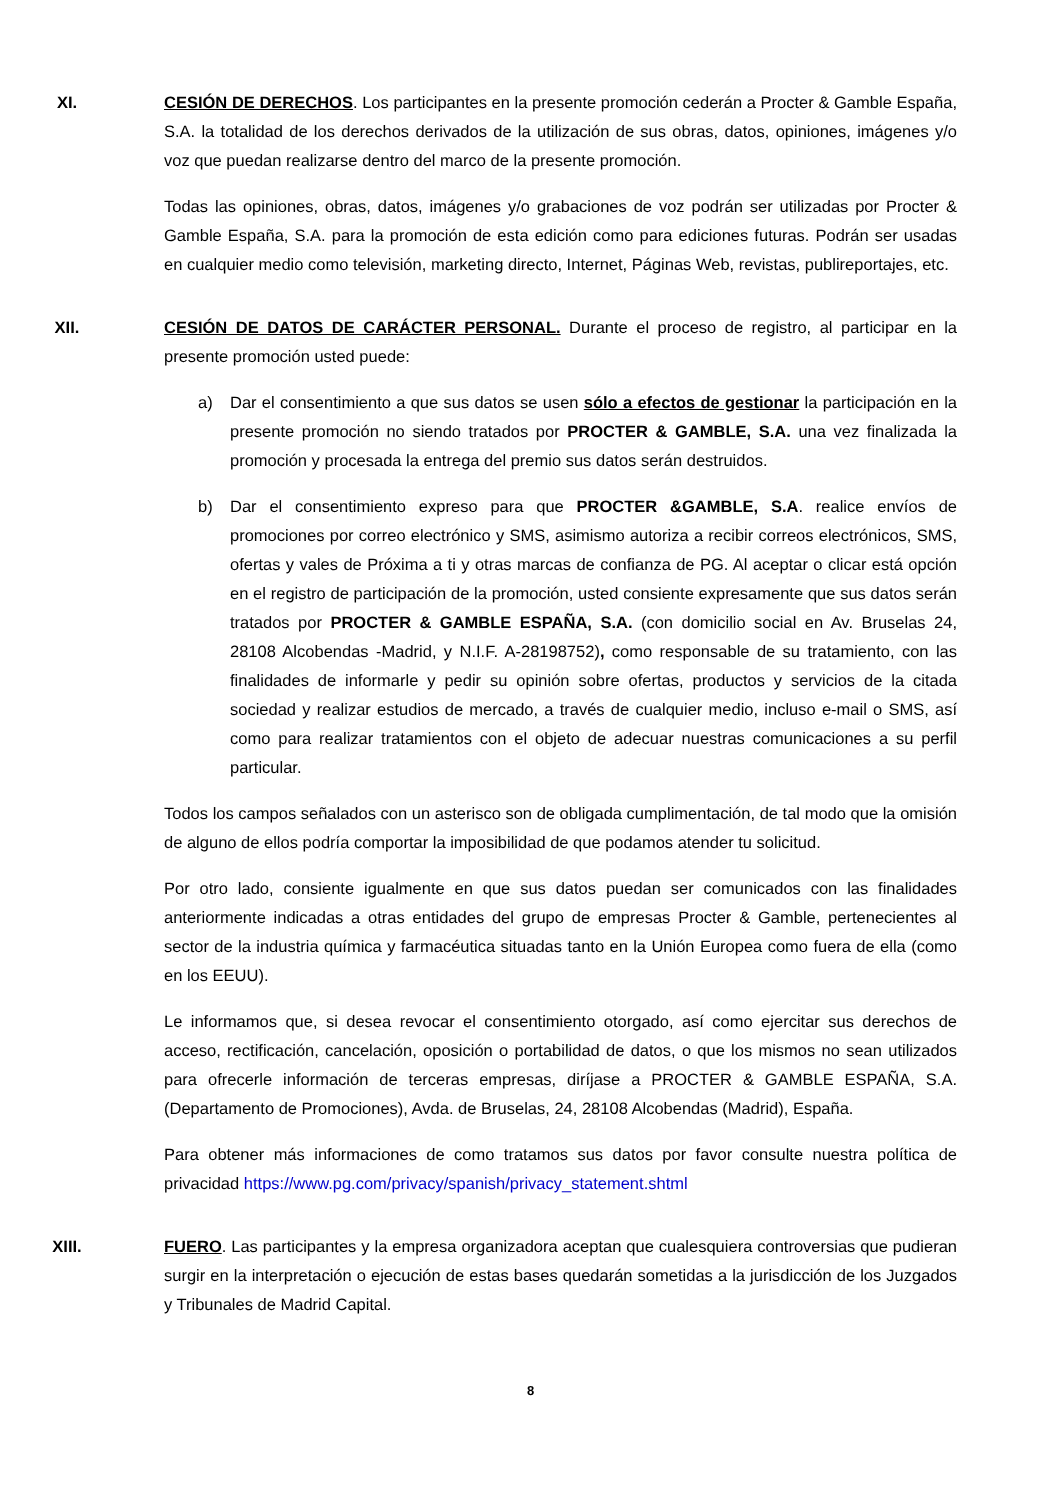XI. CESIÓN DE DERECHOS. Los participantes en la presente promoción cederán a Procter & Gamble España, S.A. la totalidad de los derechos derivados de la utilización de sus obras, datos, opiniones, imágenes y/o voz que puedan realizarse dentro del marco de la presente promoción.
Todas las opiniones, obras, datos, imágenes y/o grabaciones de voz podrán ser utilizadas por Procter & Gamble España, S.A. para la promoción de esta edición como para ediciones futuras. Podrán ser usadas en cualquier medio como televisión, marketing directo, Internet, Páginas Web, revistas, publireportajes, etc.
XII. CESIÓN DE DATOS DE CARÁCTER PERSONAL. Durante el proceso de registro, al participar en la presente promoción usted puede:
a) Dar el consentimiento a que sus datos se usen sólo a efectos de gestionar la participación en la presente promoción no siendo tratados por PROCTER & GAMBLE, S.A. una vez finalizada la promoción y procesada la entrega del premio sus datos serán destruidos.
b) Dar el consentimiento expreso para que PROCTER &GAMBLE, S.A. realice envíos de promociones por correo electrónico y SMS, asimismo autoriza a recibir correos electrónicos, SMS, ofertas y vales de Próxima a ti y otras marcas de confianza de PG. Al aceptar o clicar está opción en el registro de participación de la promoción, usted consiente expresamente que sus datos serán tratados por PROCTER & GAMBLE ESPAÑA, S.A. (con domicilio social en Av. Bruselas 24, 28108 Alcobendas -Madrid, y N.I.F. A-28198752), como responsable de su tratamiento, con las finalidades de informarle y pedir su opinión sobre ofertas, productos y servicios de la citada sociedad y realizar estudios de mercado, a través de cualquier medio, incluso e-mail o SMS, así como para realizar tratamientos con el objeto de adecuar nuestras comunicaciones a su perfil particular.
Todos los campos señalados con un asterisco son de obligada cumplimentación, de tal modo que la omisión de alguno de ellos podría comportar la imposibilidad de que podamos atender tu solicitud.
Por otro lado, consiente igualmente en que sus datos puedan ser comunicados con las finalidades anteriormente indicadas a otras entidades del grupo de empresas Procter & Gamble, pertenecientes al sector de la industria química y farmacéutica situadas tanto en la Unión Europea como fuera de ella (como en los EEUU).
Le informamos que, si desea revocar el consentimiento otorgado, así como ejercitar sus derechos de acceso, rectificación, cancelación, oposición o portabilidad de datos, o que los mismos no sean utilizados para ofrecerle información de terceras empresas, diríjase a PROCTER & GAMBLE ESPAÑA, S.A. (Departamento de Promociones), Avda. de Bruselas, 24, 28108 Alcobendas (Madrid), España.
Para obtener más informaciones de como tratamos sus datos por favor consulte nuestra política de privacidad https://www.pg.com/privacy/spanish/privacy_statement.shtml
XIII. FUERO. Las participantes y la empresa organizadora aceptan que cualesquiera controversias que pudieran surgir en la interpretación o ejecución de estas bases quedarán sometidas a la jurisdicción de los Juzgados y Tribunales de Madrid Capital.
8